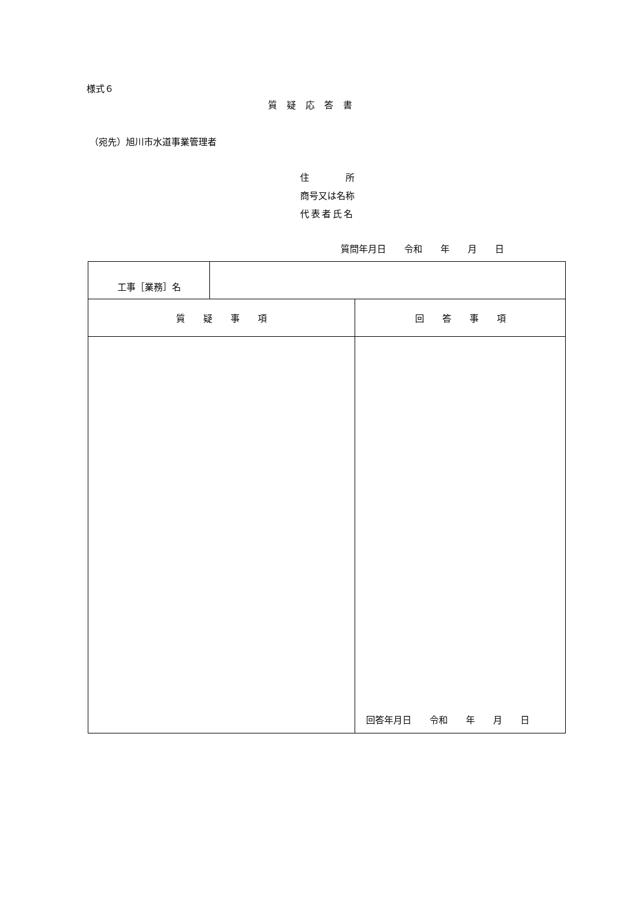様式６
質疑応答書
（宛先）旭川市水道事業管理者
住　　　　所
商号又は名称
代表者氏名
質問年月日　　令和　　年　　月　　日
| 工事［業務］名 | | |
| 質 疑 事 項 | | 回 答 事 項 |
| | | 回答年月日 令和 年 月 日 |